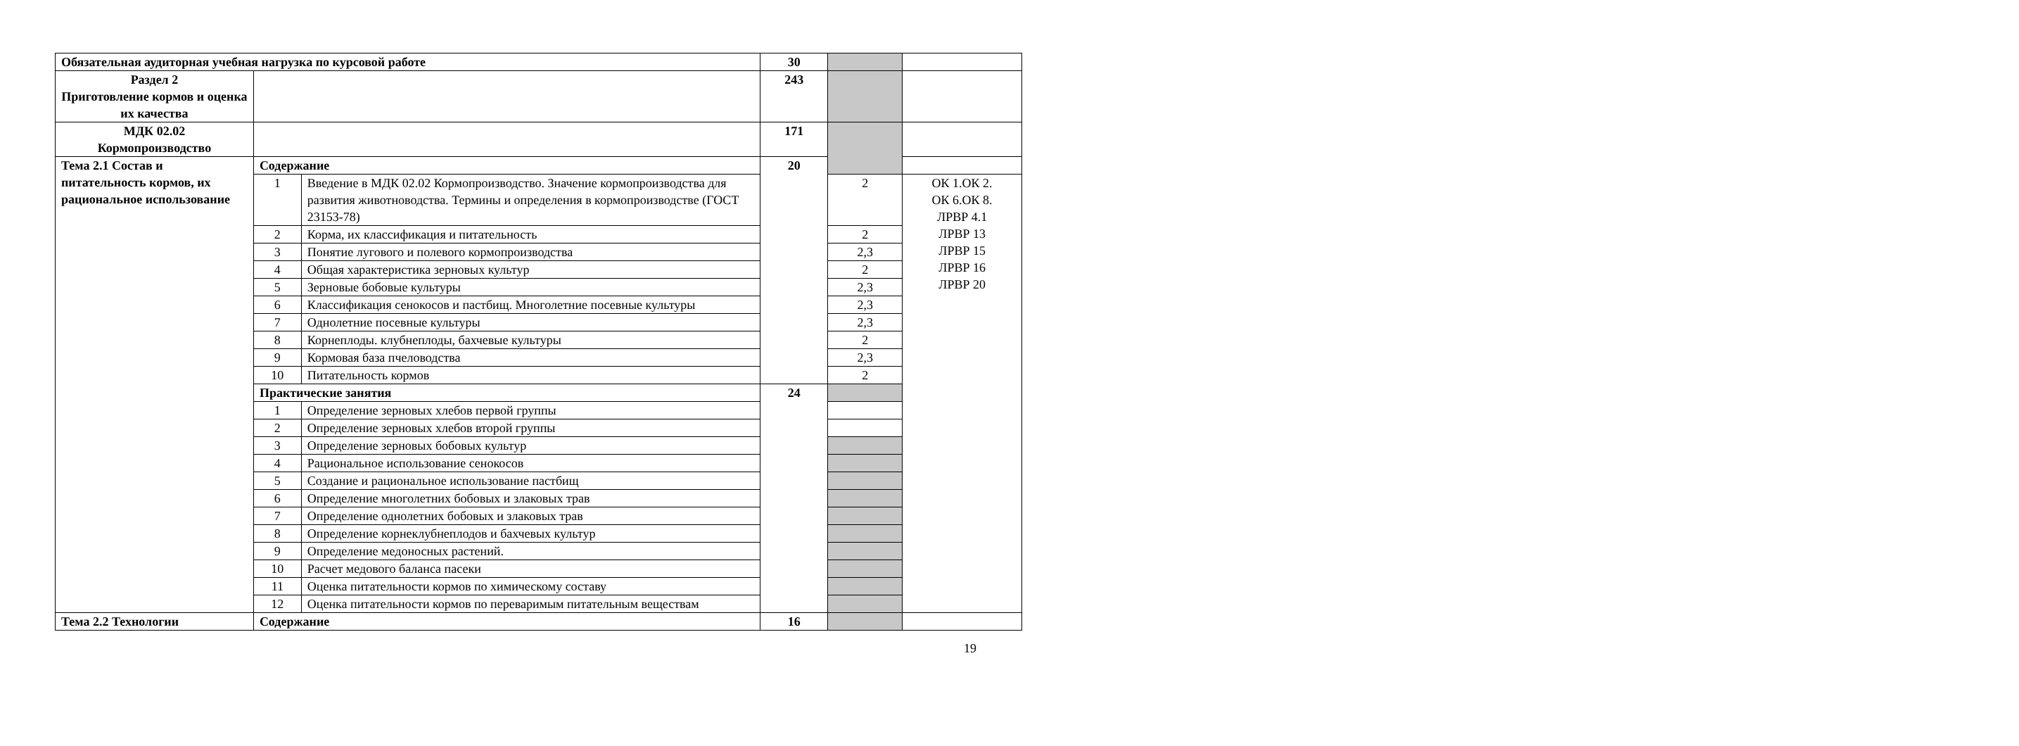| Обязательная аудиторная учебная нагрузка по курсовой работе | | | 30 | | |
| Раздел 2 Приготовление кормов и оценка их качества | | | 243 | | |
| МДК 02.02 Кормопроизводство | | | 171 | | |
| Тема 2.1 Состав и питательность кормов, их рациональное использование | Содержание | | 20 | | |
| | 1 | Введение в МДК 02.02 Кормопроизводство. Значение кормопроизводства для развития животноводства. Термины и определения в кормопроизводстве (ГОСТ 23153-78) | | 2 | ОК 1.ОК 2. ОК 6.ОК 8. ЛРВР 4.1 ЛРВР 13 ЛРВР 15 ЛРВР 16 ЛРВР 20 |
| | 2 | Корма, их классификация и питательность | | 2 | |
| | 3 | Понятие лугового и полевого кормопроизводства | | 2,3 | |
| | 4 | Общая характеристика зерновых культур | | 2 | |
| | 5 | Зерновые бобовые культуры | | 2,3 | |
| | 6 | Классификация сенокосов и пастбищ. Многолетние посевные культуры | | 2,3 | |
| | 7 | Однолетние посевные культуры | | 2,3 | |
| | 8 | Корнеплоды. клубнеплоды, бахчевые культуры | | 2 | |
| | 9 | Кормовая база пчеловодства | | 2,3 | |
| | 10 | Питательность кормов | | 2 | |
| | Практические занятия | | 24 | | |
| | 1 | Определение зерновых хлебов первой группы | | | |
| | 2 | Определение зерновых хлебов второй группы | | | |
| | 3 | Определение зерновых бобовых культур | | | |
| | 4 | Рациональное использование сенокосов | | | |
| | 5 | Создание и рациональное использование пастбищ | | | |
| | 6 | Определение многолетних бобовых и злаковых трав | | | |
| | 7 | Определение однолетних бобовых и злаковых трав | | | |
| | 8 | Определение корнеклубнеплодов и бахчевых культур | | | |
| | 9 | Определение медоносных растений. | | | |
| | 10 | Расчет медового баланса пасеки | | | |
| | 11 | Оценка питательности кормов по химическому составу | | | |
| | 12 | Оценка питательности кормов по переваримым питательным веществам | | | |
| Тема 2.2 Технологии | Содержание | | 16 | | |
19